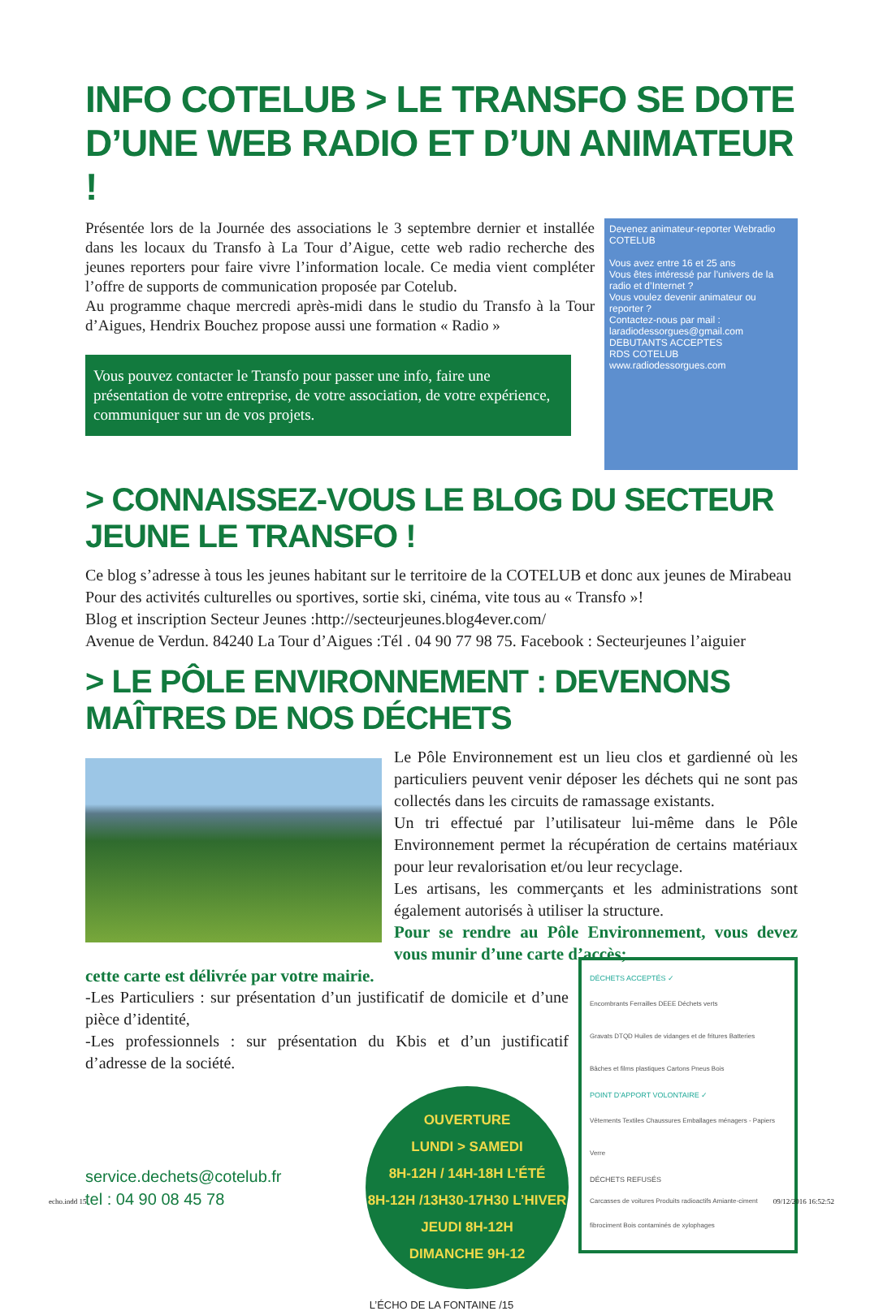INFO COTELUB > LE TRANSFO SE DOTE D’UNE WEB RADIO ET D’UN ANIMATEUR !
Présentée lors de la Journée des associations le 3 septembre dernier et installée dans les locaux du Transfo à La Tour d’Aigue, cette web radio recherche des jeunes reporters pour faire vivre l’information locale. Ce media vient compléter l’offre de supports de communication proposée par Cotelub.
Au programme chaque mercredi après-midi dans le studio du Transfo à la Tour d’Aigues, Hendrix Bouchez propose aussi une formation « Radio »
Vous pouvez contacter le Transfo pour passer une info, faire une présentation de votre entreprise, de votre association, de votre expérience, communiquer sur un de vos projets.
Devenez animateur-reporter Webradio
COTELUB
Vous avez entre 16 et 25 ans
Vous êtes intéressé par l’univers de la radio et d’Internet ?
Vous voulez devenir animateur ou reporter ?
Contactez-nous par mail : laradiodessorgues@gmail.com
DEBUTANTS ACCEPTES
RDS COTELUB
www.radiodessorgues.com
> CONNAISSEZ-VOUS LE BLOG DU SECTEUR JEUNE LE TRANSFO !
Ce blog s’adresse à tous les jeunes habitant sur le territoire de la COTELUB et donc aux jeunes de Mirabeau
Pour des activités culturelles ou sportives, sortie ski, cinéma, vite tous au « Transfo »!
Blog et inscription Secteur Jeunes :http://secteurjeunes.blog4ever.com/
Avenue de Verdun. 84240 La Tour d’Aigues :Tél . 04 90 77 98 75. Facebook : Secteurjeunes l’aiguier
> LE PÔLE ENVIRONNEMENT : DEVENONS MAÎTRES DE NOS DÉCHETS
Le Pôle Environnement est un lieu clos et gardienné où les particuliers peuvent venir déposer les déchets qui ne sont pas collectés dans les circuits de ramassage existants.
Un tri effectué par l’utilisateur lui-même dans le Pôle Environnement permet la récupération de certains matériaux pour leur revalorisation et/ou leur recyclage.
Les artisans, les commerçants et les administrations sont également autorisés à utiliser la structure.
Pour se rendre au Pôle Environnement, vous devez vous munir d’une carte d’accès;
cette carte est délivrée par votre mairie.
-Les Particuliers : sur présentation d’un justificatif de domicile et d’une pièce d’identité,
-Les professionnels : sur présentation du Kbis et d’un justificatif d’adresse de la société.
service.dechets@cotelub.fr
tel : 04 90 08 45 78
OUVERTURE
LUNDI > SAMEDI
8H-12H / 14H-18H L’ÉTÉ
8H-12H /13H30-17H30 L’HIVER
JEUDI 8H-12H
DIMANCHE 9H-12
DÉCHETS ACCEPTÉS ✓
Encombrants Ferrailles DEEE Déchets verts
Gravats DTQD Huiles de vidanges et de fritures Batteries
Bâches et films plastiques Cartons Pneus Bois
POINT D’APPORT VOLONTAIRE ✓
Vêtements Textiles Chaussures Emballages ménagers - Papiers Verre
DÉCHETS REFUSÉS
Carcasses de voitures Produits radioactifs Amiante-ciment fibrociment Bois contaminés de xylophages
L’ÉCHO DE LA FONTAINE /15
echo.indd 15 09/12/2016 16:52:52